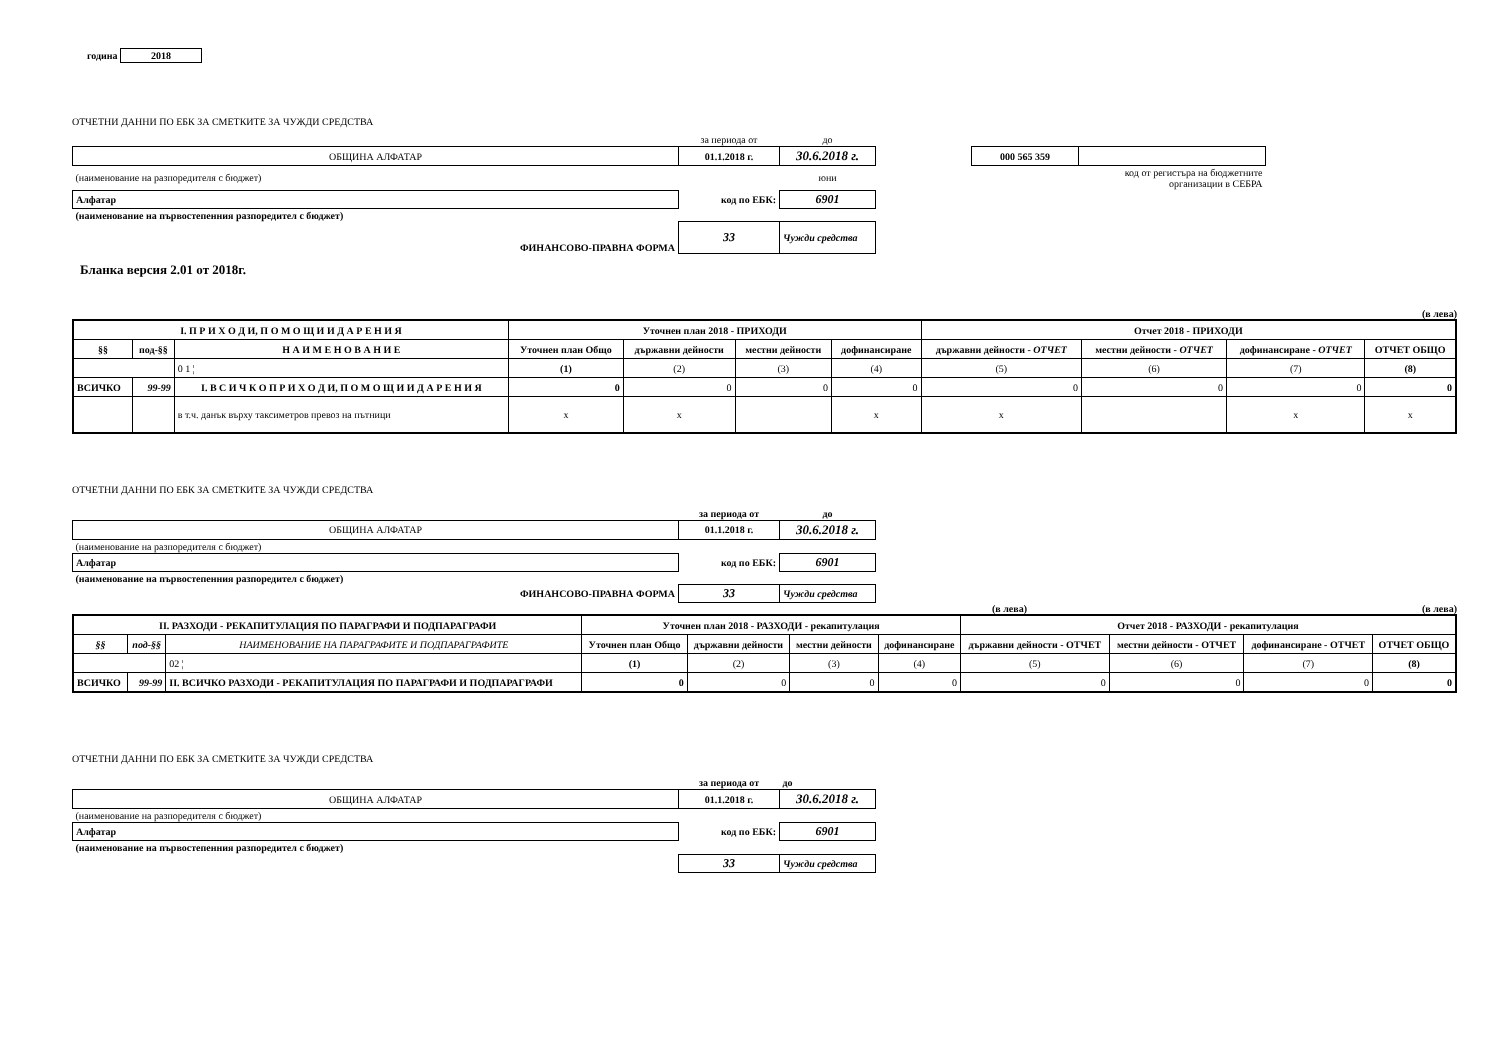година 2018
ОТЧЕТНИ ДАННИ ПО ЕБК ЗА СМЕТКИТЕ ЗА ЧУЖДИ СРЕДСТВА
| | за периода от | до | | | |
| ОБЩИНА АЛФАТАР | 01.1.2018 г. | 30.6.2018 г. | | 000 565 359 | |
| (наименование на разпоредителя с бюджет) | | юни | | код от регистъра на бюджетните организации в СЕБРА | |
| Алфатар | код по ЕБК: | 6901 | | | |
| (наименование на първостепенния разпоредител с бюджет) | | | | | |
| ФИНАНСОВО-ПРАВНА ФОРМА | 33 | Чужди средства | | | |
Бланка версия 2.01 от 2018г.
(в лева)
| I. П Р И Х О Д И, П О М О Щ И И Д А Р Е Н И Я | | | Уточнен план 2018 - ПРИХОДИ | | | | Отчет 2018 - ПРИХОДИ | | | |
| --- | --- | --- | --- | --- | --- | --- | --- | --- | --- | --- |
| §§ | под-§§ | Н А И М Е Н О В А Н И Е | Уточнен план Общо | държавни дейности | местни дейности | дофинансиране | държавни дейности - ОТЧЕТ | местни дейности - ОТЧЕТ | дофинансиране - ОТЧЕТ | ОТЧЕТ ОБЩО |
| | | 0 1 ¦ | (1) | (2) | (3) | (4) | (5) | (6) | (7) | (8) |
| ВСИЧКО | 99-99 | I. В С И Ч К О П Р И Х О Д И, П О М О Щ И И Д А Р Е Н И Я | 0 | 0 | 0 | 0 | 0 | 0 | 0 | 0 |
| | | в т.ч. данък върху таксиметров превоз на пътници | x | x | | x | x | | x | x |
ОТЧЕТНИ ДАННИ ПО ЕБК ЗА СМЕТКИТЕ ЗА ЧУЖДИ СРЕДСТВА
| | за периода от | до |
| ОБЩИНА АЛФАТАР | 01.1.2018 г. | 30.6.2018 г. |
| (наименование на разпоредителя с бюджет) | | |
| Алфатар | код по ЕБК: | 6901 |
| (наименование на първостепенния разпоредител с бюджет) | | |
| ФИНАНСОВО-ПРАВНА ФОРМА | 33 | Чужди средства |
(в лева) (в лева)
| II. РАЗХОДИ - РЕКАПИТУЛАЦИЯ ПО ПАРАГРАФИ И ПОДПАРАГРАФИ | | | Уточнен план 2018 - РАЗХОДИ - рекапитулация | | | | Отчет 2018 - РАЗХОДИ - рекапитулация | | | |
| --- | --- | --- | --- | --- | --- | --- | --- | --- | --- | --- |
| §§ | под-§§ | НАИМЕНОВАНИЕ НА ПАРАГРАФИТЕ И ПОДПАРАГРАФИТЕ | Уточнен план Общо | държавни дейности | местни дейности | дофинансиране | държавни дейности - ОТЧЕТ | местни дейности - ОТЧЕТ | дофинансиране - ОТЧЕТ | ОТЧЕТ ОБЩО |
| | | 02 ¦ | (1) | (2) | (3) | (4) | (5) | (6) | (7) | (8) |
| ВСИЧКО | 99-99 | II. ВСИЧКО РАЗХОДИ - РЕКАПИТУЛАЦИЯ ПО ПАРАГРАФИ И ПОДПАРАГРАФИ | 0 | 0 | 0 | 0 | 0 | 0 | 0 | 0 |
ОТЧЕТНИ ДАННИ ПО ЕБК ЗА СМЕТКИТЕ ЗА ЧУЖДИ СРЕДСТВА
| | за периода от | до |
| ОБЩИНА АЛФАТАР | 01.1.2018 г. | 30.6.2018 г. |
| (наименование на разпоредителя с бюджет) | | |
| Алфатар | код по ЕБК: | 6901 |
| (наименование на първостепенния разпоредител с бюджет) | | |
| | 33 | Чужди средства |